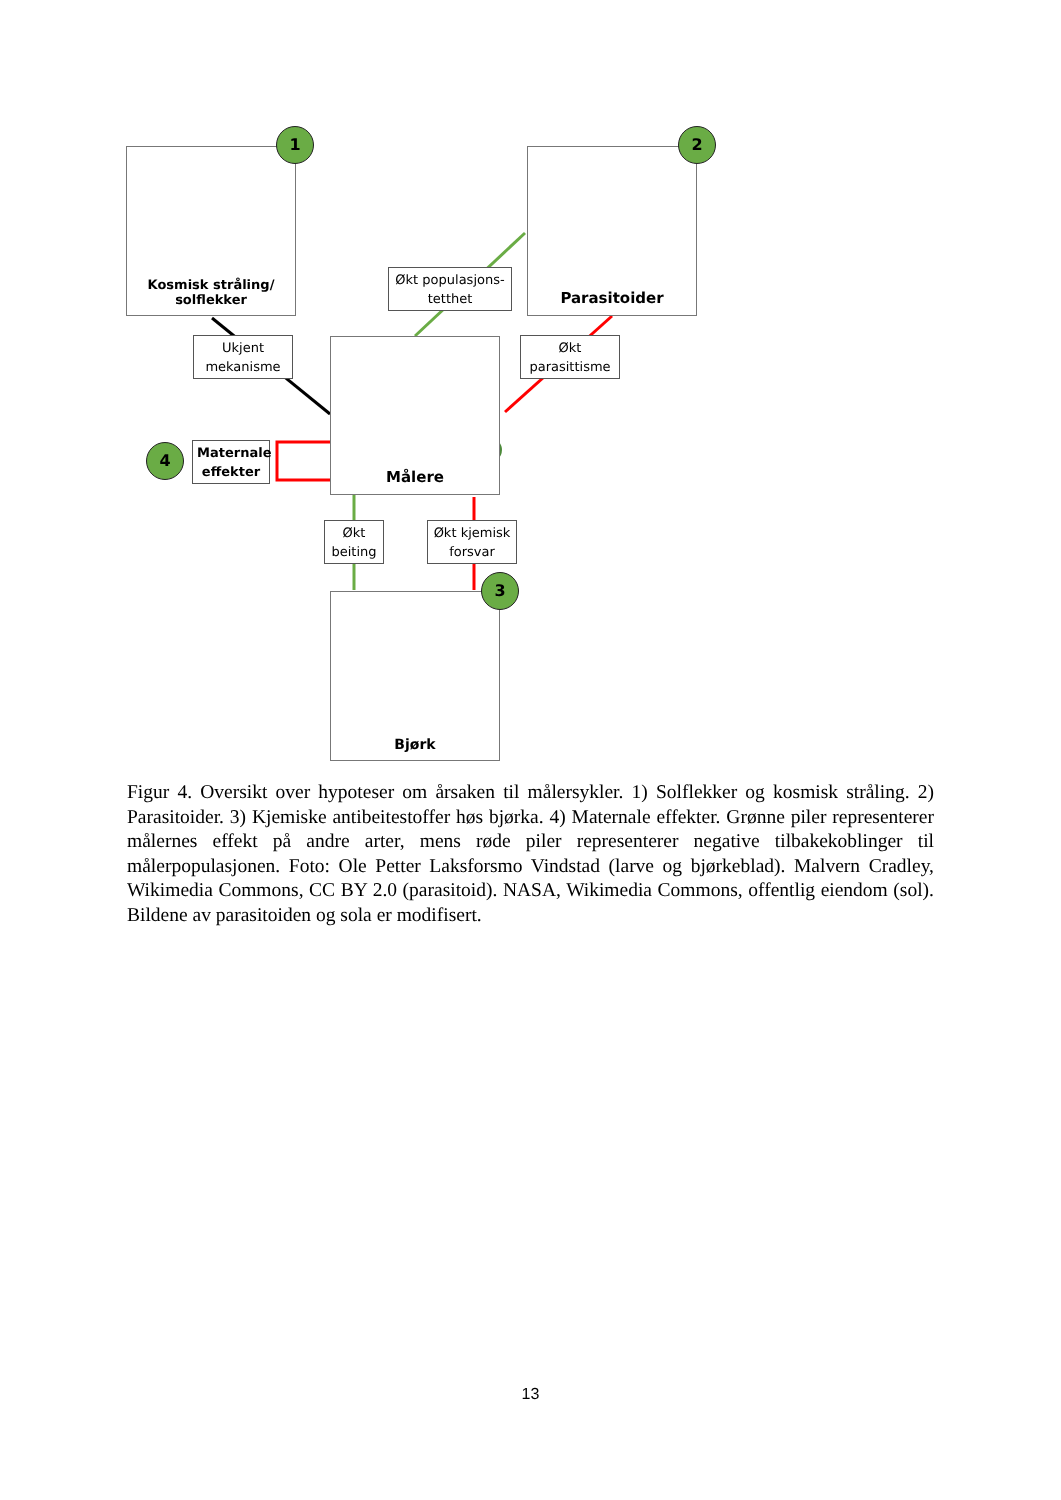Kosmisk stråling/
solflekker
1
Parasitoider
2
Økt populasjons-
tetthet
Ukjent
mekanisme
Økt
parasittisme
Målere
4
Maternale
effekter
Økt
beiting
Økt kjemisk
forsvar
Bjørk
3
Figur 4. Oversikt over hypoteser om årsaken til målersykler. 1) Solflekker og kosmisk stråling. 2) Parasitoider. 3) Kjemiske antibeitestoffer høs bjørka. 4) Maternale effekter. Grønne piler representerer målernes effekt på andre arter, mens røde piler representerer negative tilbakekoblinger til målerpopulasjonen. Foto: Ole Petter Laksforsmo Vindstad (larve og bjørkeblad). Malvern Cradley, Wikimedia Commons, CC BY 2.0 (parasitoid). NASA, Wikimedia Commons, offentlig eiendom (sol). Bildene av parasitoiden og sola er modifisert.
13